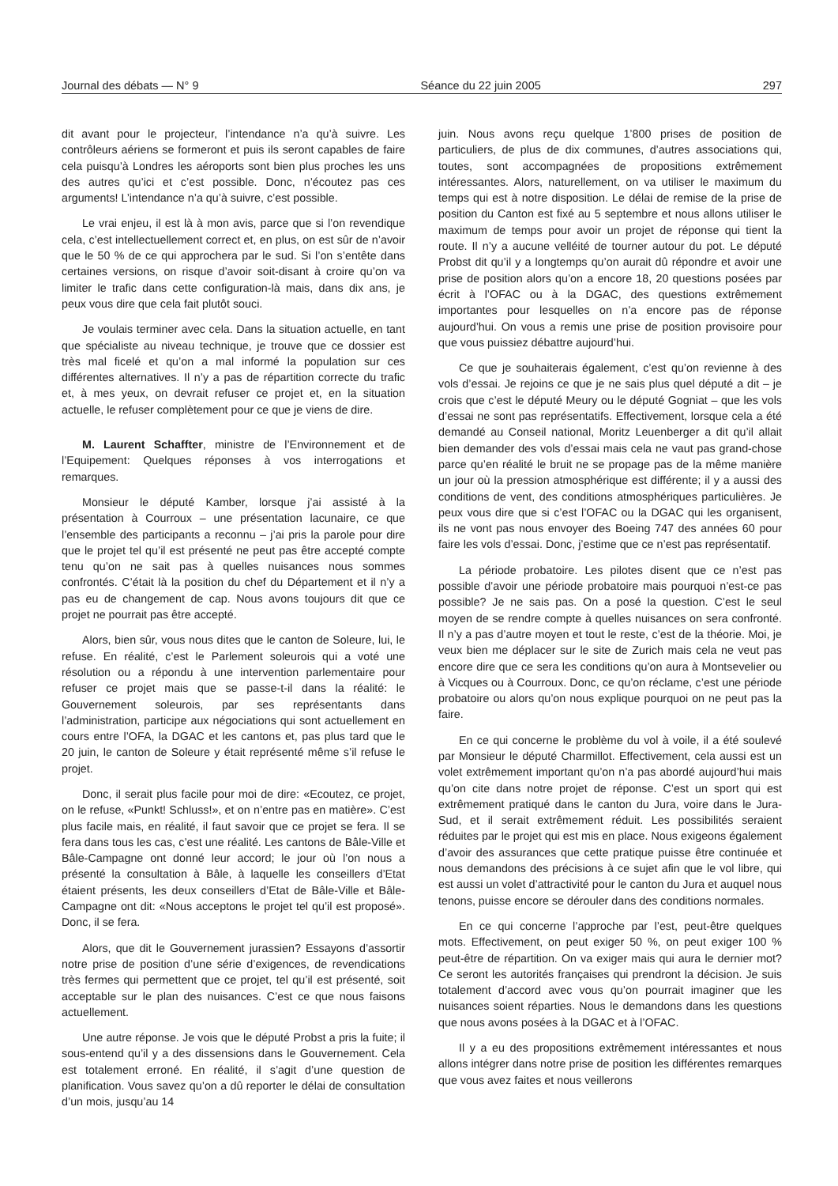Journal des débats — N° 9 Séance du 22 juin 2005 297
dit avant pour le projecteur, l’intendance n’a qu’à suivre. Les contrôleurs aériens se formeront et puis ils seront capables de faire cela puisqu’à Londres les aéroports sont bien plus proches les uns des autres qu’ici et c’est possible. Donc, n’écoutez pas ces arguments! L’intendance n’a qu’à suivre, c’est possible.
Le vrai enjeu, il est là à mon avis, parce que si l’on revendique cela, c’est intellectuellement correct et, en plus, on est sûr de n’avoir que le 50 % de ce qui approchera par le sud. Si l’on s’entête dans certaines versions, on risque d’avoir soit-disant à croire qu’on va limiter le trafic dans cette configuration-là mais, dans dix ans, je peux vous dire que cela fait plutôt souci.
Je voulais terminer avec cela. Dans la situation actuelle, en tant que spécialiste au niveau technique, je trouve que ce dossier est très mal ficelé et qu’on a mal informé la population sur ces différentes alternatives. Il n’y a pas de répartition correcte du trafic et, à mes yeux, on devrait refuser ce projet et, en la situation actuelle, le refuser complètement pour ce que je viens de dire.
M. Laurent Schaffter, ministre de l’Environnement et de l’Equipement: Quelques réponses à vos interrogations et remarques.
Monsieur le député Kamber, lorsque j’ai assisté à la présentation à Courroux – une présentation lacunaire, ce que l’ensemble des participants a reconnu – j’ai pris la parole pour dire que le projet tel qu’il est présenté ne peut pas être accepté compte tenu qu’on ne sait pas à quelles nuisances nous sommes confrontés. C’était là la position du chef du Département et il n’y a pas eu de changement de cap. Nous avons toujours dit que ce projet ne pourrait pas être accepté.
Alors, bien sûr, vous nous dites que le canton de Soleure, lui, le refuse. En réalité, c’est le Parlement soleurois qui a voté une résolution ou a répondu à une intervention parlementaire pour refuser ce projet mais que se passe-t-il dans la réalité: le Gouvernement soleurois, par ses représentants dans l’administration, participe aux négociations qui sont actuellement en cours entre l’OFA, la DGAC et les cantons et, pas plus tard que le 20 juin, le canton de Soleure y était représenté même s’il refuse le projet.
Donc, il serait plus facile pour moi de dire: «Ecoutez, ce projet, on le refuse, «Punkt! Schluss!», et on n’entre pas en matière». C’est plus facile mais, en réalité, il faut savoir que ce projet se fera. Il se fera dans tous les cas, c’est une réalité. Les cantons de Bâle-Ville et Bâle-Campagne ont donné leur accord; le jour où l’on nous a présenté la consultation à Bâle, à laquelle les conseillers d’Etat étaient présents, les deux conseillers d’Etat de Bâle-Ville et Bâle-Campagne ont dit: «Nous acceptons le projet tel qu’il est proposé». Donc, il se fera.
Alors, que dit le Gouvernement jurassien? Essayons d’assortir notre prise de position d’une série d’exigences, de revendications très fermes qui permettent que ce projet, tel qu’il est présenté, soit acceptable sur le plan des nuisances. C’est ce que nous faisons actuellement.
Une autre réponse. Je vois que le député Probst a pris la fuite; il sous-entend qu’il y a des dissensions dans le Gouvernement. Cela est totalement erroné. En réalité, il s’agit d’une question de planification. Vous savez qu’on a dû reporter le délai de consultation d’un mois, jusqu’au 14
juin. Nous avons reçu quelque 1’800 prises de position de particuliers, de plus de dix communes, d’autres associations qui, toutes, sont accompagnées de propositions extrêmement intéressantes. Alors, naturellement, on va utiliser le maximum du temps qui est à notre disposition. Le délai de remise de la prise de position du Canton est fixé au 5 septembre et nous allons utiliser le maximum de temps pour avoir un projet de réponse qui tient la route. Il n’y a aucune velléité de tourner autour du pot. Le député Probst dit qu’il y a longtemps qu’on aurait dû répondre et avoir une prise de position alors qu’on a encore 18, 20 questions posées par écrit à l’OFAC ou à la DGAC, des questions extrêmement importantes pour lesquelles on n’a encore pas de réponse aujourd’hui. On vous a remis une prise de position provisoire pour que vous puissiez débattre aujourd’hui.
Ce que je souhaiterais également, c’est qu’on revienne à des vols d’essai. Je rejoins ce que je ne sais plus quel député a dit – je crois que c’est le député Meury ou le député Gogniat – que les vols d’essai ne sont pas représentatifs. Effectivement, lorsque cela a été demandé au Conseil national, Moritz Leuenberger a dit qu’il allait bien demander des vols d’essai mais cela ne vaut pas grand-chose parce qu’en réalité le bruit ne se propage pas de la même manière un jour où la pression atmosphérique est différente; il y a aussi des conditions de vent, des conditions atmosphériques particulières. Je peux vous dire que si c’est l’OFAC ou la DGAC qui les organisent, ils ne vont pas nous envoyer des Boeing 747 des années 60 pour faire les vols d’essai. Donc, j’estime que ce n’est pas représentatif.
La période probatoire. Les pilotes disent que ce n’est pas possible d’avoir une période probatoire mais pourquoi n’est-ce pas possible? Je ne sais pas. On a posé la question. C’est le seul moyen de se rendre compte à quelles nuisances on sera confronté. Il n’y a pas d’autre moyen et tout le reste, c’est de la théorie. Moi, je veux bien me déplacer sur le site de Zurich mais cela ne veut pas encore dire que ce sera les conditions qu’on aura à Montsevelier ou à Vicques ou à Courroux. Donc, ce qu’on réclame, c’est une période probatoire ou alors qu’on nous explique pourquoi on ne peut pas la faire.
En ce qui concerne le problème du vol à voile, il a été soulevé par Monsieur le député Charmillot. Effectivement, cela aussi est un volet extrêmement important qu’on n’a pas abordé aujourd’hui mais qu’on cite dans notre projet de réponse. C’est un sport qui est extrêmement pratiqué dans le canton du Jura, voire dans le Jura-Sud, et il serait extrêmement réduit. Les possibilités seraient réduites par le projet qui est mis en place. Nous exigeons également d’avoir des assurances que cette pratique puisse être continuée et nous demandons des précisions à ce sujet afin que le vol libre, qui est aussi un volet d’attractivité pour le canton du Jura et auquel nous tenons, puisse encore se dérouler dans des conditions normales.
En ce qui concerne l’approche par l’est, peut-être quelques mots. Effectivement, on peut exiger 50 %, on peut exiger 100 % peut-être de répartition. On va exiger mais qui aura le dernier mot? Ce seront les autorités françaises qui prendront la décision. Je suis totalement d’accord avec vous qu’on pourrait imaginer que les nuisances soient réparties. Nous le demandons dans les questions que nous avons posées à la DGAC et à l’OFAC.
Il y a eu des propositions extrêmement intéressantes et nous allons intégrer dans notre prise de position les différentes remarques que vous avez faites et nous veillerons